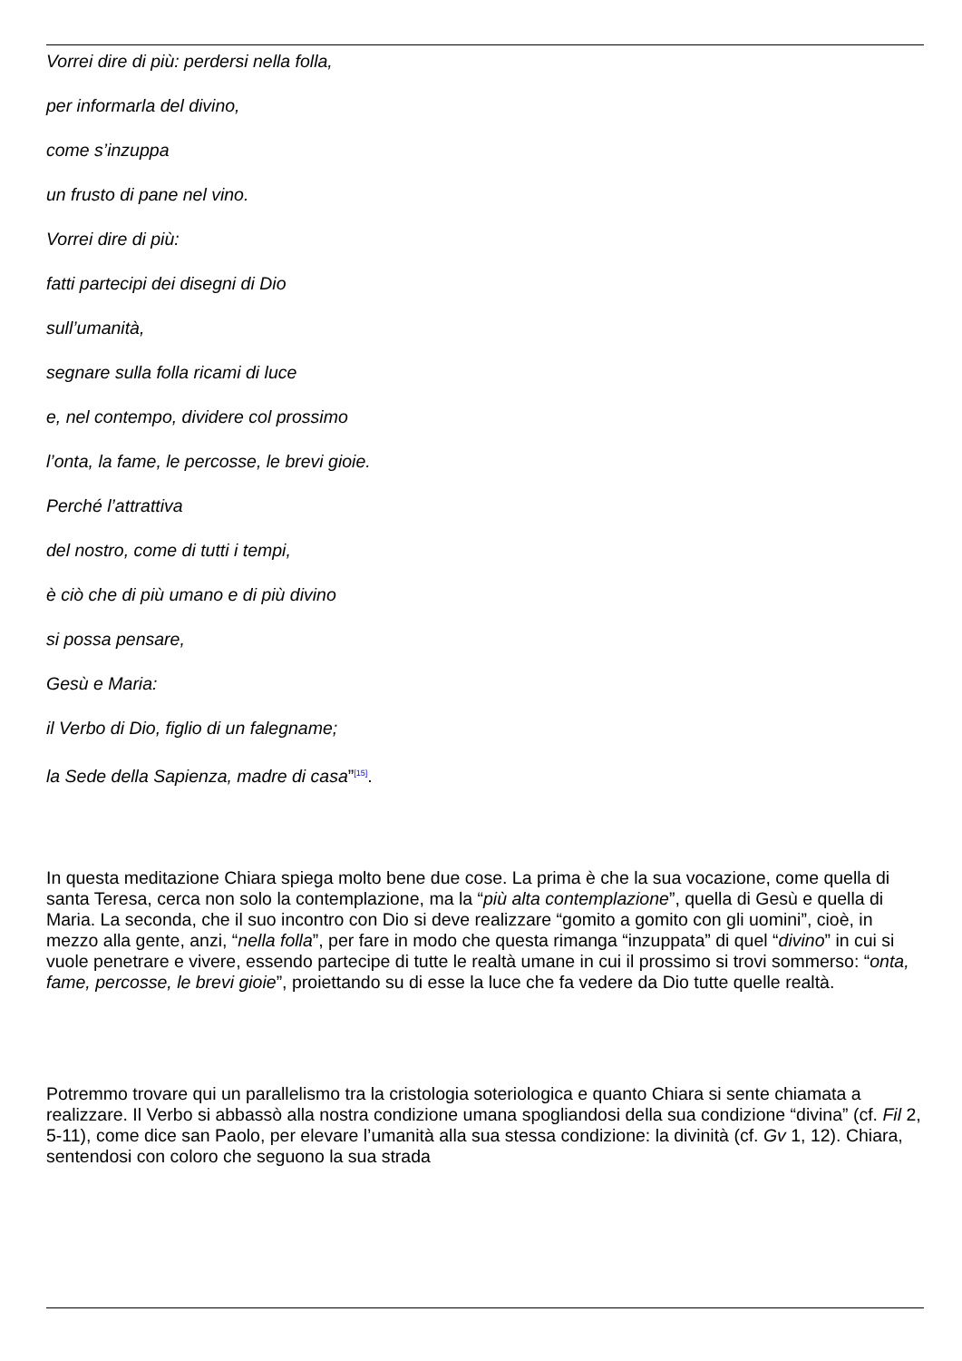Vorrei dire di più: perdersi nella folla,
per informarla del divino,
come s’inzuppa
un frusto di pane nel vino.
Vorrei dire di più:
fatti partecipi dei disegni di Dio
sull’umanità,
segnare sulla folla ricami di luce
e, nel contempo, dividere col prossimo
l’onta, la fame, le percosse, le brevi gioie.
Perché l’attrattiva
del nostro, come di tutti i tempi,
è ciò che di più umano e di più divino
si possa pensare,
Gesù e Maria:
il Verbo di Dio, figlio di un falegname;
la Sede della Sapienza, madre di casa”<sup>[15]</sup>.
In questa meditazione Chiara spiega molto bene due cose. La prima è che la sua vocazione, come quella di santa Teresa, cerca non solo la contemplazione, ma la “più alta contemplazione”, quella di Gesù e quella di Maria. La seconda, che il suo incontro con Dio si deve realizzare “gomito a gomito con gli uomini”, cioè, in mezzo alla gente, anzi, “nella folla”, per fare in modo che questa rimanga “inzuppata” di quel “divino” in cui si vuole penetrare e vivere, essendo partecipe di tutte le realtà umane in cui il prossimo si trovi sommerso: “onta, fame, percosse, le brevi gioie”, proiettando su di esse la luce che fa vedere da Dio tutte quelle realtà.
Potremmo trovare qui un parallelismo tra la cristologia soteriologica e quanto Chiara si sente chiamata a realizzare. Il Verbo si abbassò alla nostra condizione umana spogliandosi della sua condizione “divina” (cf. Fil 2, 5-11), come dice san Paolo, per elevare l’umanità alla sua stessa condizione: la divinità (cf. Gv 1, 12). Chiara, sentendosi con coloro che seguono la sua strada